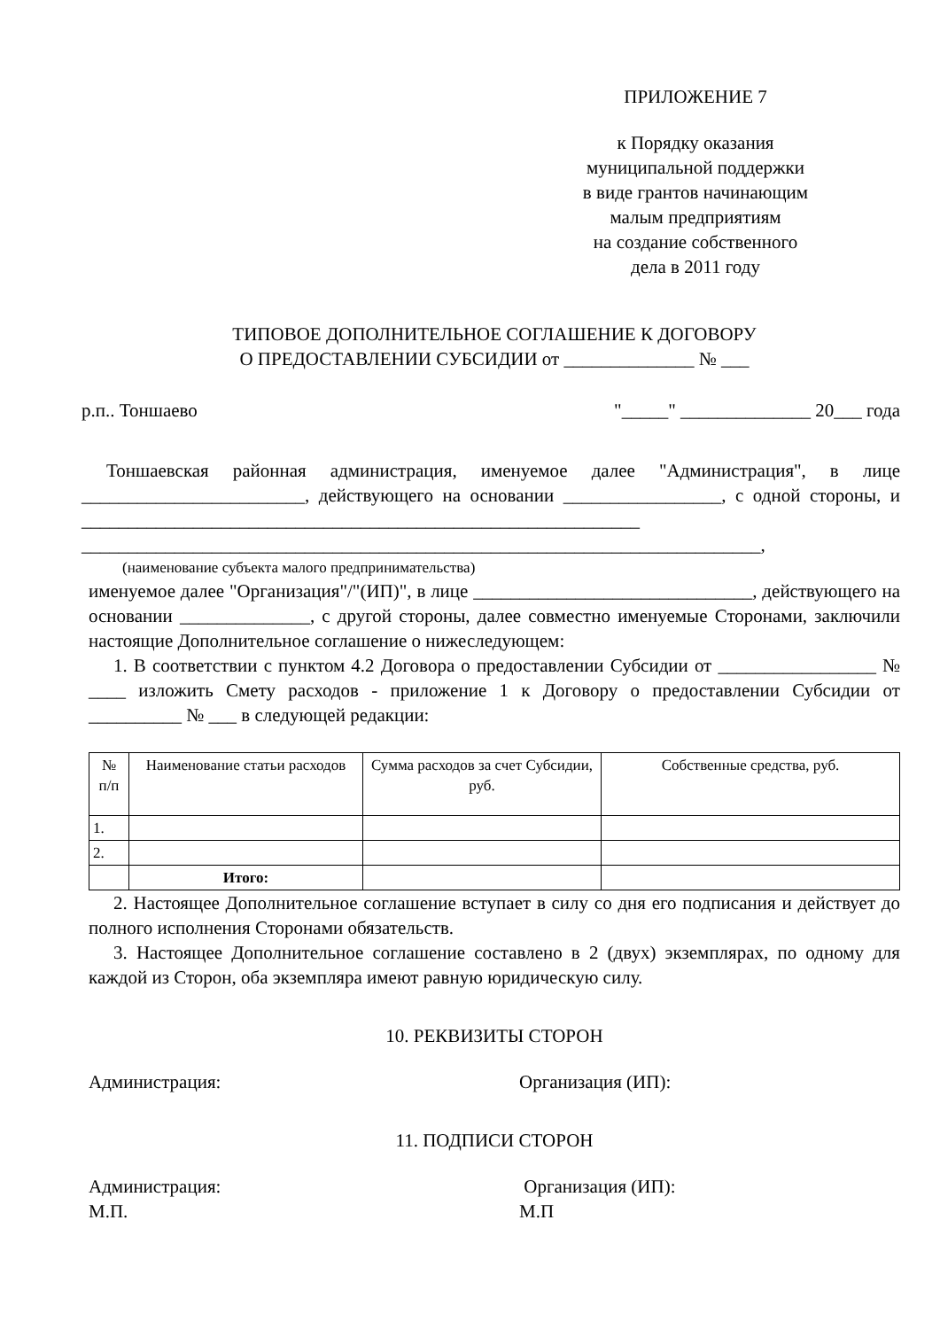ПРИЛОЖЕНИЕ 7
к Порядку оказания
муниципальной поддержки
в виде грантов начинающим
малым предприятиям
на создание собственного
дела в 2011 году
ТИПОВОЕ ДОПОЛНИТЕЛЬНОЕ СОГЛАШЕНИЕ К ДОГОВОРУ
О ПРЕДОСТАВЛЕНИИ СУБСИДИИ от ______________ № ___
р.п.. Тоншаево "_____" ______________ 20___ года
Тоншаевская районная администрация, именуемое далее "Администрация", в лице ________________________, действующего на основании _________________, с одной стороны, и ____________________________________________________________ _________________________________________________________________________,
(наименование субъекта малого предпринимательства)
именуемое далее "Организация"/"(ИП)", в лице ______________________________, действующего на основании ______________, с другой стороны, далее совместно именуемые Сторонами, заключили настоящие Дополнительное соглашение о нижеследующем:
1. В соответствии с пунктом 4.2 Договора о предоставлении Субсидии от _________________ № ____ изложить Смету расходов - приложение 1 к Договору о предоставлении Субсидии от __________ № ___ в следующей редакции:
| № п/п | Наименование статьи расходов | Сумма расходов за счет Субсидии, руб. | Собственные средства, руб. |
| --- | --- | --- | --- |
| 1. | | | |
| 2. | | | |
| | Итого: | | |
2. Настоящее Дополнительное соглашение вступает в силу со дня его подписания и действует до полного исполнения Сторонами обязательств.
3. Настоящее Дополнительное соглашение составлено в 2 (двух) экземплярах, по одному для каждой из Сторон, оба экземпляра имеют равную юридическую силу.
10. РЕКВИЗИТЫ СТОРОН
Администрация: Организация (ИП):
11. ПОДПИСИ СТОРОН
Администрация:
М.П. Организация (ИП):
М.П